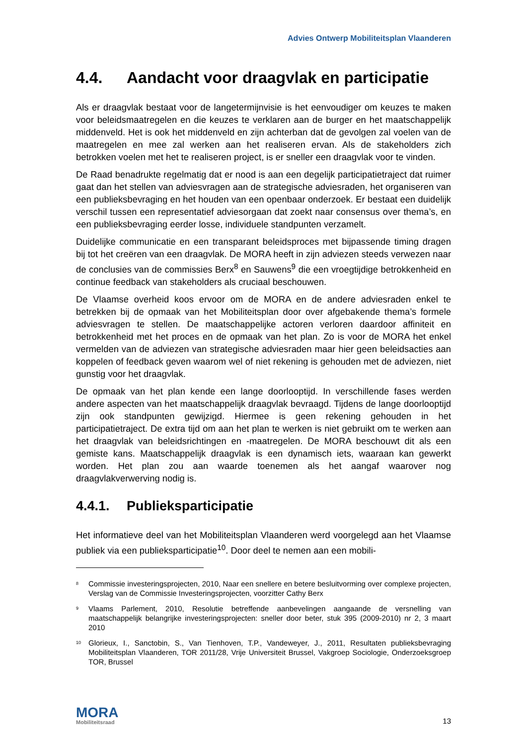Advies Ontwerp Mobiliteitsplan Vlaanderen
4.4. Aandacht voor draagvlak en participatie
Als er draagvlak bestaat voor de langetermijnvisie is het eenvoudiger om keuzes te maken voor beleidsmaatregelen en die keuzes te verklaren aan de burger en het maatschappelijk middenveld. Het is ook het middenveld en zijn achterban dat de gevolgen zal voelen van de maatregelen en mee zal werken aan het realiseren ervan. Als de stakeholders zich betrokken voelen met het te realiseren project, is er sneller een draagvlak voor te vinden.
De Raad benadrukte regelmatig dat er nood is aan een degelijk participatietraject dat ruimer gaat dan het stellen van adviesvragen aan de strategische adviesraden, het organiseren van een publieksbevraging en het houden van een openbaar onderzoek. Er bestaat een duidelijk verschil tussen een representatief adviesorgaan dat zoekt naar consensus over thema’s, en een publieksbevraging eerder losse, individuele standpunten verzamelt.
Duidelijke communicatie en een transparant beleidsproces met bijpassende timing dragen bij tot het creëren van een draagvlak. De MORA heeft in zijn adviezen steeds verwezen naar de conclusies van de commissies Berx<sup>8</sup> en Sauwens<sup>9</sup> die een vroegtijdige betrokkenheid en continue feedback van stakeholders als cruciaal beschouwen.
De Vlaamse overheid koos ervoor om de MORA en de andere adviesraden enkel te betrekken bij de opmaak van het Mobiliteitsplan door over afgebakende thema’s formele adviesvragen te stellen. De maatschappelijke actoren verloren daardoor affiniteit en betrokkenheid met het proces en de opmaak van het plan. Zo is voor de MORA het enkel vermelden van de adviezen van strategische adviesraden maar hier geen beleidsacties aan koppelen of feedback geven waarom wel of niet rekening is gehouden met de adviezen, niet gunstig voor het draagvlak.
De opmaak van het plan kende een lange doorlooptijd. In verschillende fases werden andere aspecten van het maatschappelijk draagvlak bevraagd. Tijdens de lange doorlooptijd zijn ook standpunten gewijzigd. Hiermee is geen rekening gehouden in het participatietraject. De extra tijd om aan het plan te werken is niet gebruikt om te werken aan het draagvlak van beleidsrichtingen en -maatregelen. De MORA beschouwt dit als een gemiste kans. Maatschappelijk draagvlak is een dynamisch iets, waaraan kan gewerkt worden. Het plan zou aan waarde toenemen als het aangaf waarover nog draagvlakverwerving nodig is.
4.4.1. Publieksparticipatie
Het informatieve deel van het Mobiliteitsplan Vlaanderen werd voorgelegd aan het Vlaamse publiek via een publieksparticipatie<sup>10</sup>. Door deel te nemen aan een mobili-
8
Commissie investeringsprojecten, 2010, Naar een snellere en betere besluitvorming over complexe projecten, Verslag van de Commissie Investeringsprojecten, voorzitter Cathy Berx
9
Vlaams Parlement, 2010, Resolutie betreffende aanbevelingen aangaande de versnelling van maatschappelijk belangrijke investeringsprojecten: sneller door beter, stuk 395 (2009-2010) nr 2, 3 maart 2010
10
Glorieux, I., Sanctobin, S., Van Tienhoven, T.P., Vandeweyer, J., 2011, Resultaten publieksbevraging Mobiliteitsplan Vlaanderen, TOR 2011/28, Vrije Universiteit Brussel, Vakgroep Sociologie, Onderzoeksgroep TOR, Brussel
MORA
Mobiliteitsraad
13